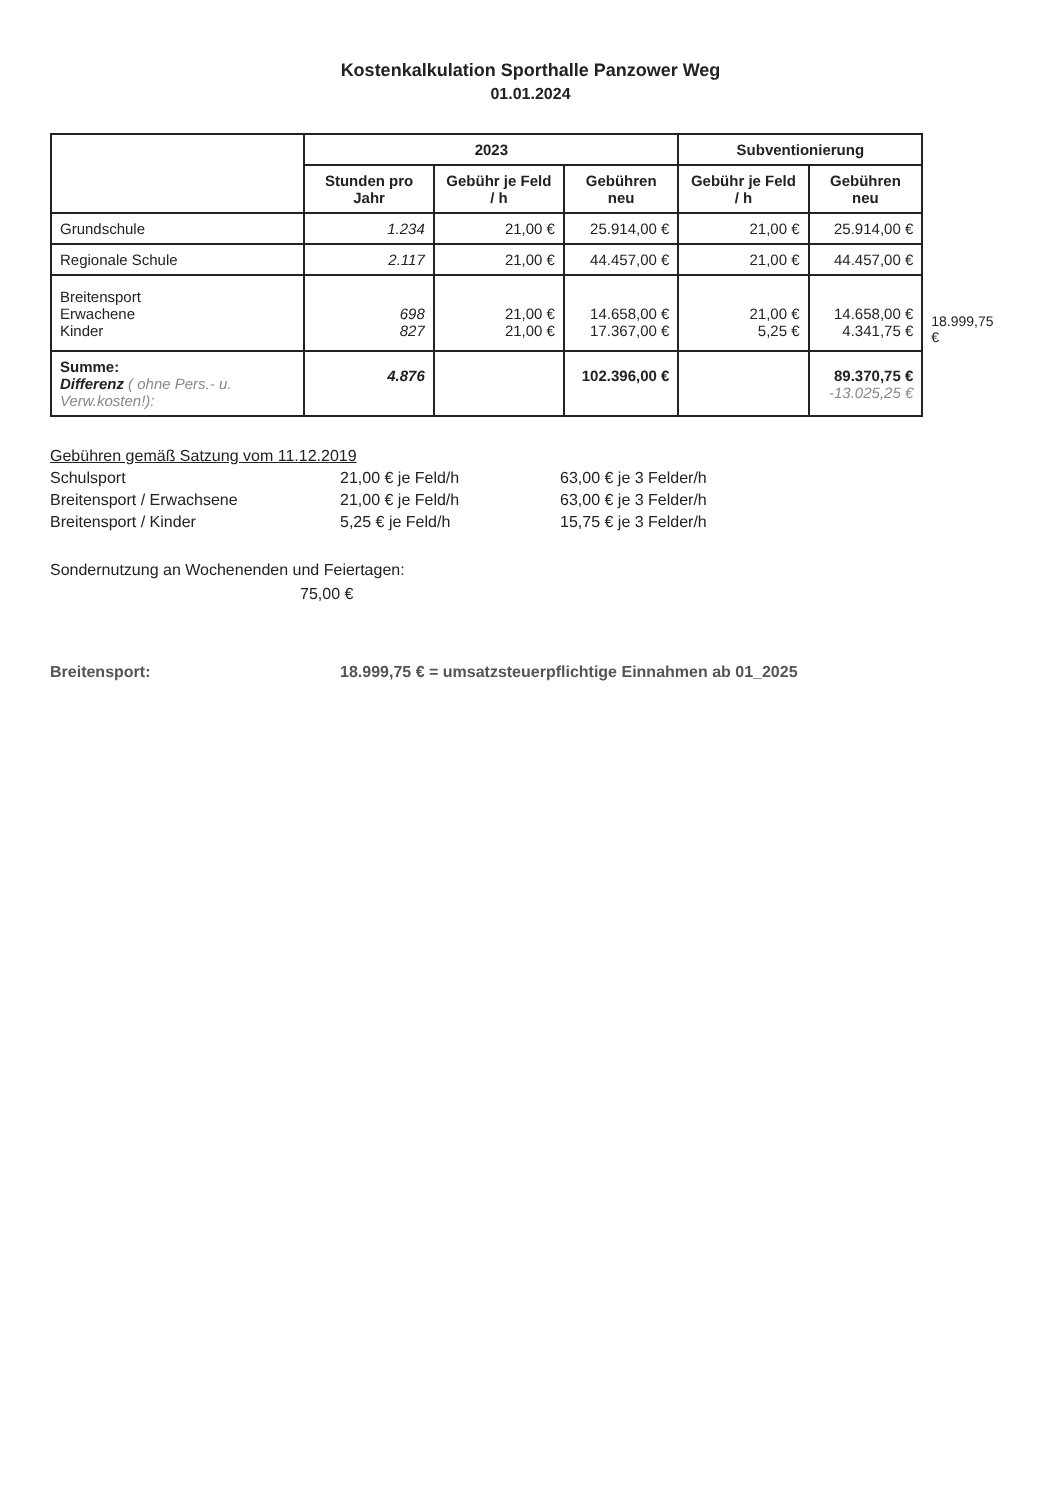Kostenkalkulation Sporthalle Panzower Weg
01.01.2024
| | 2023 | | | Subventionierung | | |
| --- | --- | --- | --- | --- | --- | --- |
| | Stunden pro Jahr | Gebühr je Feld / h | Gebühren neu | Gebühr je Feld / h | Gebühren neu | |
| Grundschule | 1.234 | 21,00 € | 25.914,00 € | 21,00 € | 25.914,00 € | |
| Regionale Schule | 2.117 | 21,00 € | 44.457,00 € | 21,00 € | 44.457,00 € | |
| Breitensport Erwachene Kinder | 698 827 | 21,00 € 21,00 € | 14.658,00 € 17.367,00 € | 21,00 € 5,25 € | 14.658,00 € 4.341,75 € | 18.999,75 € |
| Summe: Differenz ( ohne Pers.- u. Verw.kosten!): | 4.876 | | 102.396,00 € | | 89.370,75 € -13.025,25 € | |
Gebühren gemäß Satzung vom 11.12.2019
Schulsport 21,00 € je Feld/h 63,00 € je 3 Felder/h
Breitensport / Erwachsene 21,00 € je Feld/h 63,00 € je 3 Felder/h
Breitensport / Kinder 5,25 € je Feld/h 15,75 € je 3 Felder/h
Sondernutzung an Wochenenden und Feiertagen:
75,00 €
Breitensport: 18.999,75 € = umsatzsteuerpflichtige Einnahmen ab 01_2025